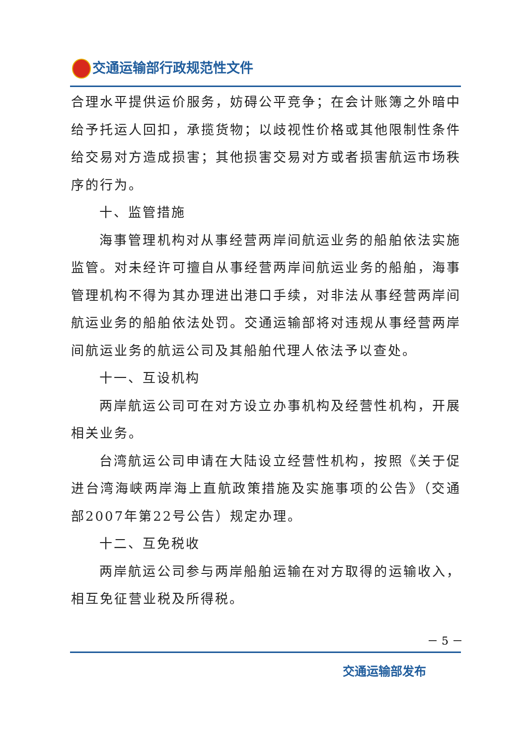交通运输部行政规范性文件
合理水平提供运价服务，妨碍公平竞争；在会计账簿之外暗中给予托运人回扣，承揽货物；以歧视性价格或其他限制性条件给交易对方造成损害；其他损害交易对方或者损害航运市场秩序的行为。
十、监管措施
海事管理机构对从事经营两岸间航运业务的船舶依法实施监管。对未经许可擅自从事经营两岸间航运业务的船舶，海事管理机构不得为其办理进出港口手续，对非法从事经营两岸间航运业务的船舶依法处罚。交通运输部将对违规从事经营两岸间航运业务的航运公司及其船舶代理人依法予以查处。
十一、互设机构
两岸航运公司可在对方设立办事机构及经营性机构，开展相关业务。
台湾航运公司申请在大陆设立经营性机构，按照《关于促进台湾海峡两岸海上直航政策措施及实施事项的公告》（交通部2007年第22号公告）规定办理。
十二、互免税收
两岸航运公司参与两岸船舶运输在对方取得的运输收入，相互免征营业税及所得税。
－ 5 －
交通运输部发布